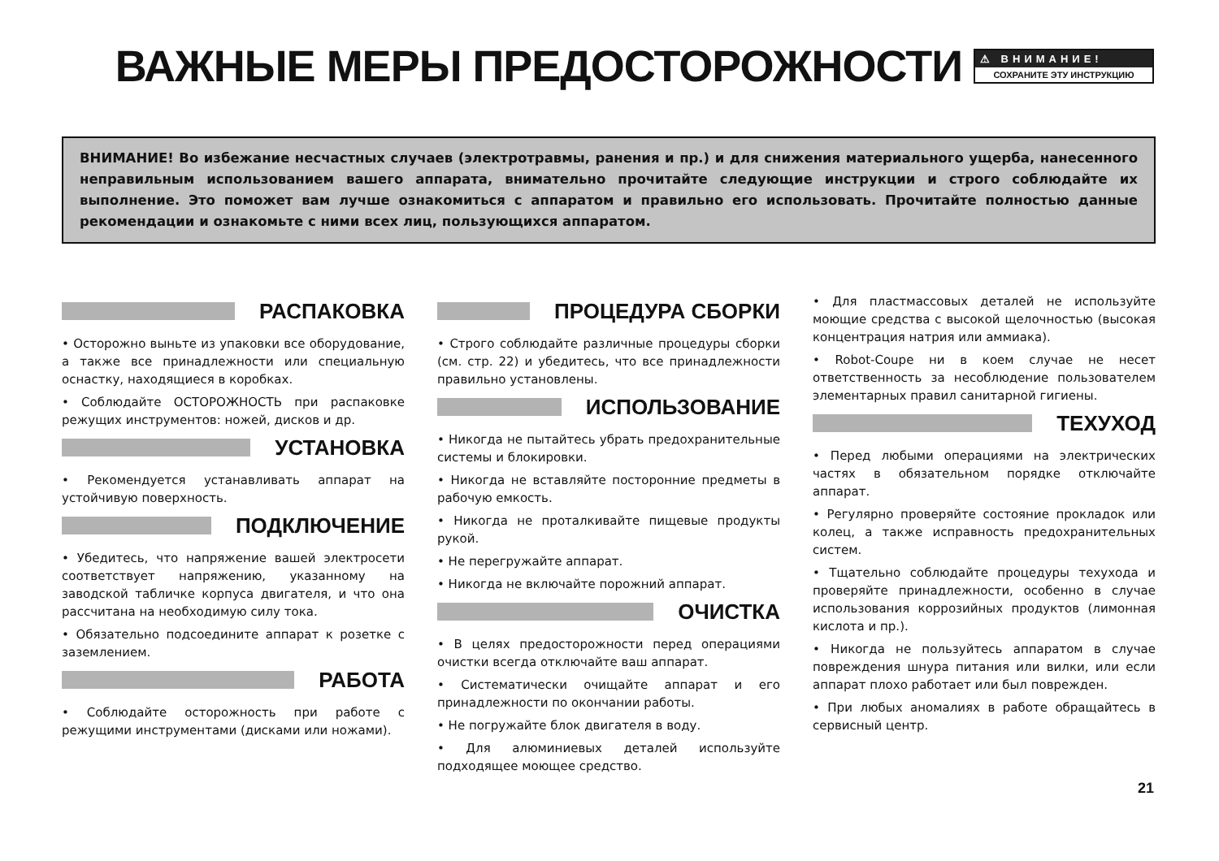ВАЖНЫЕ МЕРЫ ПРЕДОСТОРОЖНОСТИ
⚠ ВНИМАНИЕ!
СОХРАНИТЕ ЭТУ ИНСТРУКЦИЮ
ВНИМАНИЕ! Во избежание несчастных случаев (электротравмы, ранения и пр.) и для снижения материального ущерба, нанесенного неправильным использованием вашего аппарата, внимательно прочитайте следующие инструкции и строго соблюдайте их выполнение. Это поможет вам лучше ознакомиться с аппаратом и правильно его использовать. Прочитайте полностью данные рекомендации и ознакомьте с ними всех лиц, пользующихся аппаратом.
РАСПАКОВКА
• Осторожно выньте из упаковки все оборудование, а также все принадлежности или специальную оснастку, находящиеся в коробках.
• Соблюдайте ОСТОРОЖНОСТЬ при распаковке режущих инструментов: ножей, дисков и др.
УСТАНОВКА
• Рекомендуется устанавливать аппарат на устойчивую поверхность.
ПОДКЛЮЧЕНИЕ
• Убедитесь, что напряжение вашей электросети соответствует напряжению, указанному на заводской табличке корпуса двигателя, и что она рассчитана на необходимую силу тока.
• Обязательно подсоедините аппарат к розетке с заземлением.
РАБОТА
• Соблюдайте осторожность при работе с режущими инструментами (дисками или ножами).
ПРОЦЕДУРА СБОРКИ
• Строго соблюдайте различные процедуры сборки (см. стр. 22) и убедитесь, что все принадлежности правильно установлены.
ИСПОЛЬЗОВАНИЕ
• Никогда не пытайтесь убрать предохранительные системы и блокировки.
• Никогда не вставляйте посторонние предметы в рабочую емкость.
• Никогда не проталкивайте пищевые продукты рукой.
• Не перегружайте аппарат.
• Никогда не включайте порожний аппарат.
ОЧИСТКА
• В целях предосторожности перед операциями очистки всегда отключайте ваш аппарат.
• Систематически очищайте аппарат и его принадлежности по окончании работы.
• Не погружайте блок двигателя в воду.
• Для алюминиевых деталей используйте подходящее моющее средство.
• Для пластмассовых деталей не используйте моющие средства с высокой щелочностью (высокая концентрация натрия или аммиака).
• Robot-Coupe ни в коем случае не несет ответственность за несоблюдение пользователем элементарных правил санитарной гигиены.
ТЕХУХОД
• Перед любыми операциями на электрических частях в обязательном порядке отключайте аппарат.
• Регулярно проверяйте состояние прокладок или колец, а также исправность предохранительных систем.
• Тщательно соблюдайте процедуры техухода и проверяйте принадлежности, особенно в случае использования коррозийных продуктов (лимонная кислота и пр.).
• Никогда не пользуйтесь аппаратом в случае повреждения шнура питания или вилки, или если аппарат плохо работает или был поврежден.
• При любых аномалиях в работе обращайтесь в сервисный центр.
21